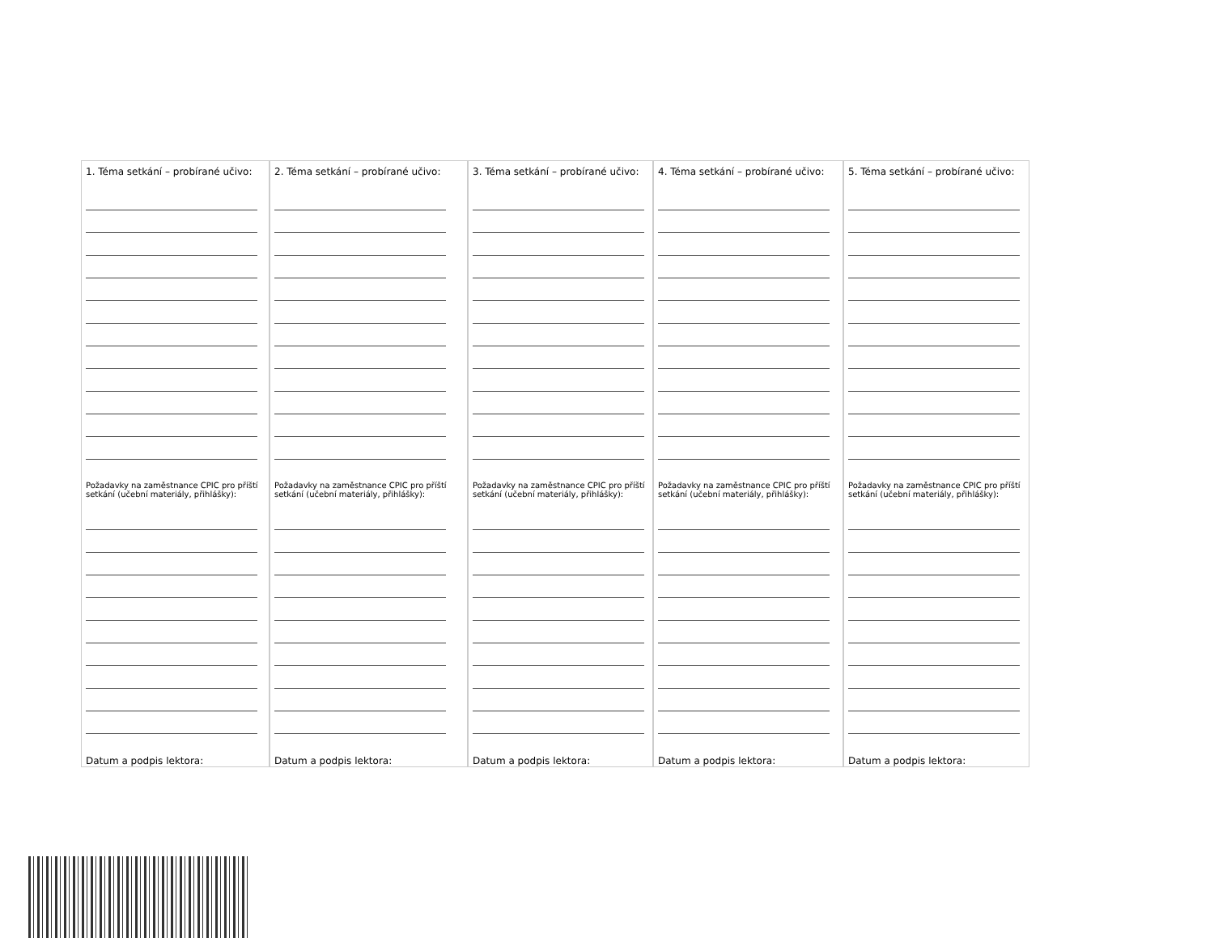1. Téma setkání – probírané učivo:
Požadavky na zaměstnance CPIC pro příští setkání (učební materiály, přihlášky):
Datum a podpis lektora:
2. Téma setkání – probírané učivo:
Požadavky na zaměstnance CPIC pro příští setkání (učební materiály, přihlášky):
Datum a podpis lektora:
3. Téma setkání – probírané učivo:
Požadavky na zaměstnance CPIC pro příští setkání (učební materiály, přihlášky):
Datum a podpis lektora:
4. Téma setkání – probírané učivo:
Požadavky na zaměstnance CPIC pro příští setkání (učební materiály, přihlášky):
Datum a podpis lektora:
5. Téma setkání – probírané učivo:
Požadavky na zaměstnance CPIC pro příští setkání (učební materiály, přihlášky):
Datum a podpis lektora: